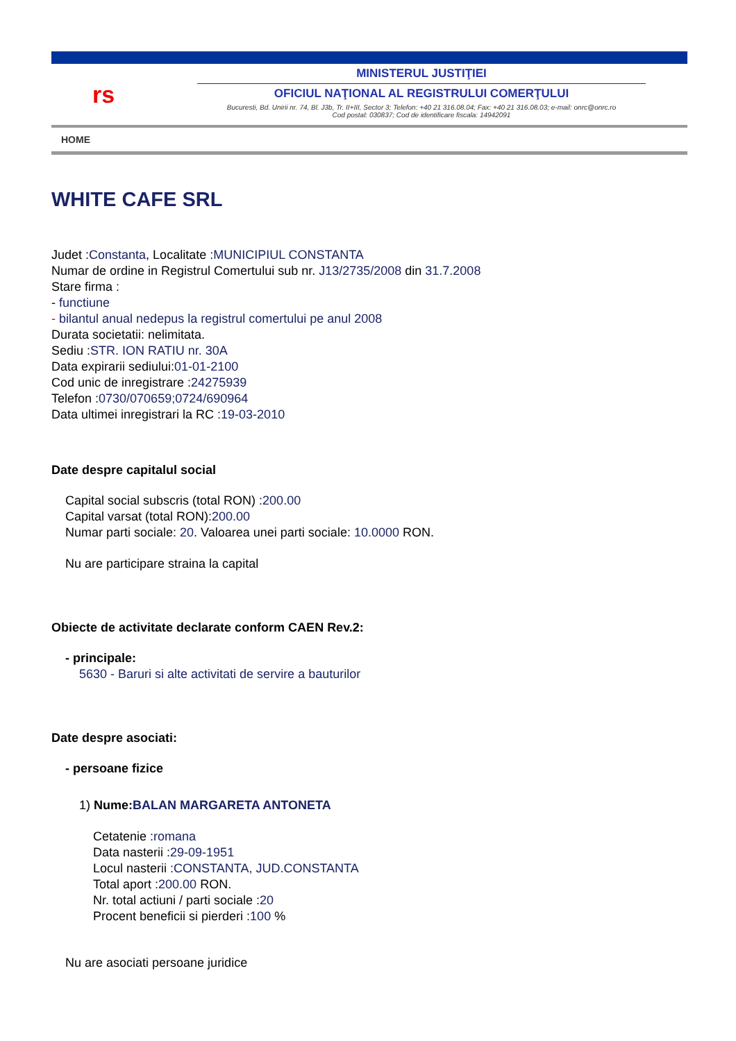rs
MINISTERUL JUSTIŢIEI
OFICIUL NAŢIONAL AL REGISTRULUI COMERŢULUI
Bucuresti, Bd. Unirii nr. 74, Bl. J3b, Tr. II+III, Sector 3; Telefon: +40 21 316.08.04; Fax: +40 21 316.08.03; e-mail: onrc@onrc.ro
Cod postal: 030837; Cod de identificare fiscala: 14942091
HOME
WHITE CAFE SRL
Judet :Constanta, Localitate :MUNICIPIUL CONSTANTA
Numar de ordine in Registrul Comertului sub nr. J13/2735/2008 din 31.7.2008
Stare firma :
- functiune
- bilantul anual nedepus la registrul comertului pe anul 2008
Durata societatii: nelimitata.
Sediu :STR. ION RATIU nr. 30A
Data expirarii sediului:01-01-2100
Cod unic de inregistrare :24275939
Telefon :0730/070659;0724/690964
Data ultimei inregistrari la RC :19-03-2010
Date despre capitalul social
Capital social subscris (total RON) :200.00
Capital varsat (total RON):200.00
Numar parti sociale: 20. Valoarea unei parti sociale: 10.0000 RON.
Nu are participare straina la capital
Obiecte de activitate declarate conform CAEN Rev.2:
- principale:
5630 - Baruri si alte activitati de servire a bauturilor
Date despre asociati:
- persoane fizice
1) Nume:BALAN MARGARETA ANTONETA
Cetatenie :romana
Data nasterii :29-09-1951
Locul nasterii :CONSTANTA, JUD.CONSTANTA
Total aport :200.00 RON.
Nr. total actiuni / parti sociale :20
Procent beneficii si pierderi :100 %
Nu are asociati persoane juridice